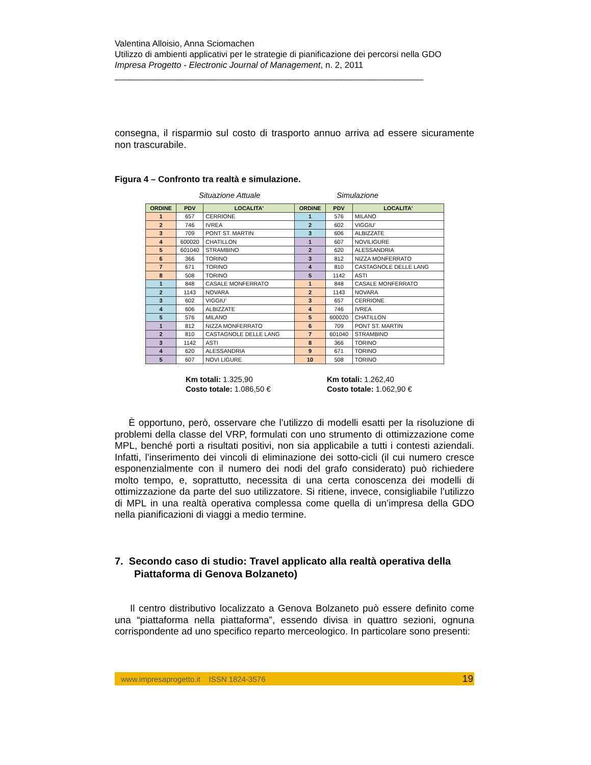Valentina Alloisio, Anna Sciomachen
Utilizzo di ambienti applicativi per le strategie di pianificazione dei percorsi nella GDO
Impresa Progetto - Electronic Journal of Management, n. 2, 2011
________________________________________________________________
consegna, il risparmio sul costo di trasporto annuo arriva ad essere sicuramente non trascurabile.
Figura 4 – Confronto tra realtà e simulazione.
Situazione Attuale Simulazione
| ORDINE | PDV | LOCALITA' | ORDINE | PDV | LOCALITA' |
| --- | --- | --- | --- | --- | --- |
| 1 | 657 | CERRIONE | 1 | 576 | MILANO |
| 2 | 746 | IVREA | 2 | 602 | VIGGIU’ |
| 3 | 709 | PONT ST. MARTIN | 3 | 606 | ALBIZZATE |
| 4 | 600020 | CHATILLON | 1 | 607 | NOVILIGURE |
| 5 | 601040 | STRAMBINO | 2 | 620 | ALESSANDRIA |
| 6 | 366 | TORINO | 3 | 812 | NIZZA MONFERRATO |
| 7 | 671 | TORINO | 4 | 810 | CASTAGNOLE DELLE LANG |
| 8 | 508 | TORINO | 5 | 1142 | ASTI |
| 1 | 848 | CASALE MONFERRATO | 1 | 848 | CASALE MONFERRATO |
| 2 | 1143 | NOVARA | 2 | 1143 | NOVARA |
| 3 | 602 | VIGGIU’ | 3 | 657 | CERRIONE |
| 4 | 606 | ALBIZZATE | 4 | 746 | IVREA |
| 5 | 576 | MILANO | 5 | 600020 | CHATILLON |
| 1 | 812 | NIZZA MONFERRATO | 6 | 709 | PONT ST. MARTIN |
| 2 | 810 | CASTAGNOLE DELLE LANG | 7 | 601040 | STRAMBINO |
| 3 | 1142 | ASTI | 8 | 366 | TORINO |
| 4 | 620 | ALESSANDRIA | 9 | 671 | TORINO |
| 5 | 607 | NOVI LIGURE | 10 | 508 | TORINO |
Km totali: 1.325,90
Costo totale: 1.086,50 €
Km totali: 1.262,40
Costo totale: 1.062,90 €
È opportuno, però, osservare che l’utilizzo di modelli esatti per la risoluzione di problemi della classe del VRP, formulati con uno strumento di ottimizzazione come MPL, benché porti a risultati positivi, non sia applicabile a tutti i contesti aziendali. Infatti, l’inserimento dei vincoli di eliminazione dei sotto-cicli (il cui numero cresce esponenzialmente con il numero dei nodi del grafo considerato) può richiedere molto tempo, e, soprattutto, necessita di una certa conoscenza dei modelli di ottimizzazione da parte del suo utilizzatore. Si ritiene, invece, consigliabile l’utilizzo di MPL in una realtà operativa complessa come quella di un’impresa della GDO nella pianificazioni di viaggi a medio termine.
7. Secondo caso di studio: Travel applicato alla realtà operativa della Piattaforma di Genova Bolzaneto)
Il centro distributivo localizzato a Genova Bolzaneto può essere definito come una “piattaforma nella piattaforma”, essendo divisa in quattro sezioni, ognuna corrispondente ad uno specifico reparto merceologico. In particolare sono presenti:
www.impresaprogetto.it ISSN 1824-3576 19